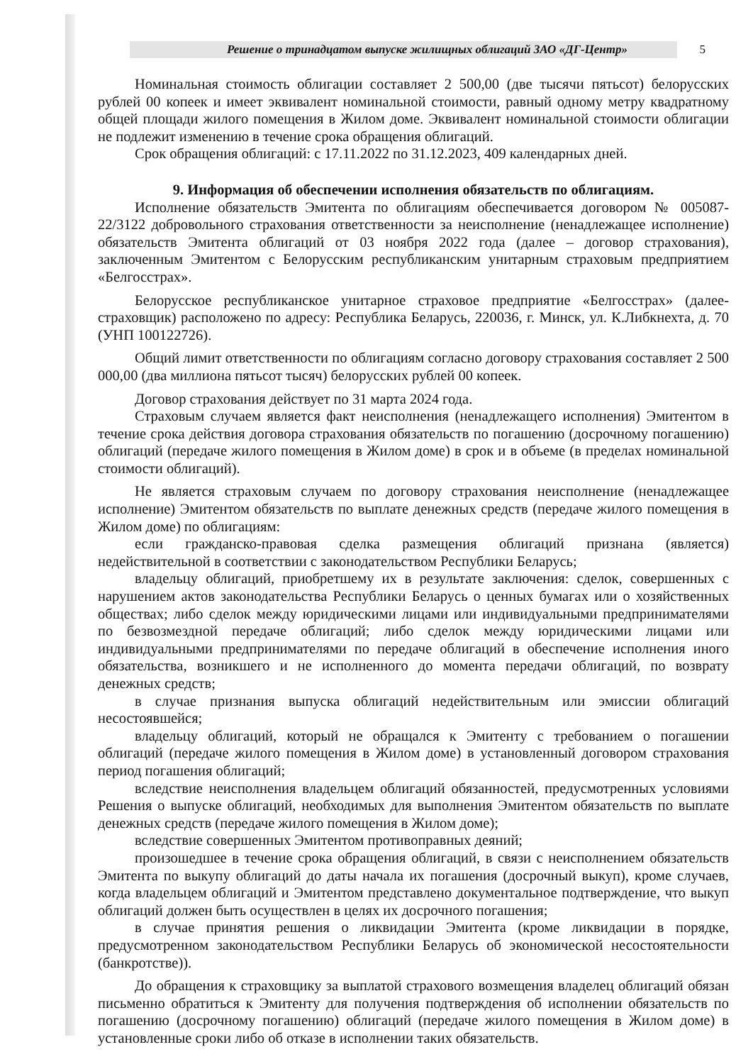Решение о тринадцатом выпуске жилищных облигаций ЗАО «ДГ-Центр»
5
Номинальная стоимость облигации составляет 2 500,00 (две тысячи пятьсот) белорусских рублей 00 копеек и имеет эквивалент номинальной стоимости, равный одному метру квадратному общей площади жилого помещения в Жилом доме. Эквивалент номинальной стоимости облигации не подлежит изменению в течение срока обращения облигаций.
Срок обращения облигаций: с 17.11.2022 по 31.12.2023, 409 календарных дней.
9. Информация об обеспечении исполнения обязательств по облигациям.
Исполнение обязательств Эмитента по облигациям обеспечивается договором № 005087-22/3122 добровольного страхования ответственности за неисполнение (ненадлежащее исполнение) обязательств Эмитента облигаций от 03 ноября 2022 года (далее – договор страхования), заключенным Эмитентом с Белорусским республиканским унитарным страховым предприятием «Белгосстрах».
Белорусское республиканское унитарное страховое предприятие «Белгосстрах» (далее-страховщик) расположено по адресу: Республика Беларусь, 220036, г. Минск, ул. К.Либкнехта, д. 70 (УНП 100122726).
Общий лимит ответственности по облигациям согласно договору страхования составляет 2 500 000,00 (два миллиона пятьсот тысяч) белорусских рублей 00 копеек.
Договор страхования действует по 31 марта 2024 года.
Страховым случаем является факт неисполнения (ненадлежащего исполнения) Эмитентом в течение срока действия договора страхования обязательств по погашению (досрочному погашению) облигаций (передаче жилого помещения в Жилом доме) в срок и в объеме (в пределах номинальной стоимости облигаций).
Не является страховым случаем по договору страхования неисполнение (ненадлежащее исполнение) Эмитентом обязательств по выплате денежных средств (передаче жилого помещения в Жилом доме) по облигациям:
если гражданско-правовая сделка размещения облигаций признана (является) недействительной в соответствии с законодательством Республики Беларусь;
владельцу облигаций, приобретшему их в результате заключения: сделок, совершенных с нарушением актов законодательства Республики Беларусь о ценных бумагах или о хозяйственных обществах; либо сделок между юридическими лицами или индивидуальными предпринимателями по безвозмездной передаче облигаций; либо сделок между юридическими лицами или индивидуальными предпринимателями по передаче облигаций в обеспечение исполнения иного обязательства, возникшего и не исполненного до момента передачи облигаций, по возврату денежных средств;
в случае признания выпуска облигаций недействительным или эмиссии облигаций несостоявшейся;
владельцу облигаций, который не обращался к Эмитенту с требованием о погашении облигаций (передаче жилого помещения в Жилом доме) в установленный договором страхования период погашения облигаций;
вследствие неисполнения владельцем облигаций обязанностей, предусмотренных условиями Решения о выпуске облигаций, необходимых для выполнения Эмитентом обязательств по выплате денежных средств (передаче жилого помещения в Жилом доме);
вследствие совершенных Эмитентом противоправных деяний;
произошедшее в течение срока обращения облигаций, в связи с неисполнением обязательств Эмитента по выкупу облигаций до даты начала их погашения (досрочный выкуп), кроме случаев, когда владельцем облигаций и Эмитентом представлено документальное подтверждение, что выкуп облигаций должен быть осуществлен в целях их досрочного погашения;
в случае принятия решения о ликвидации Эмитента (кроме ликвидации в порядке, предусмотренном законодательством Республики Беларусь об экономической несостоятельности (банкротстве)).
До обращения к страховщику за выплатой страхового возмещения владелец облигаций обязан письменно обратиться к Эмитенту для получения подтверждения об исполнении обязательств по погашению (досрочному погашению) облигаций (передаче жилого помещения в Жилом доме) в установленные сроки либо об отказе в исполнении таких обязательств.